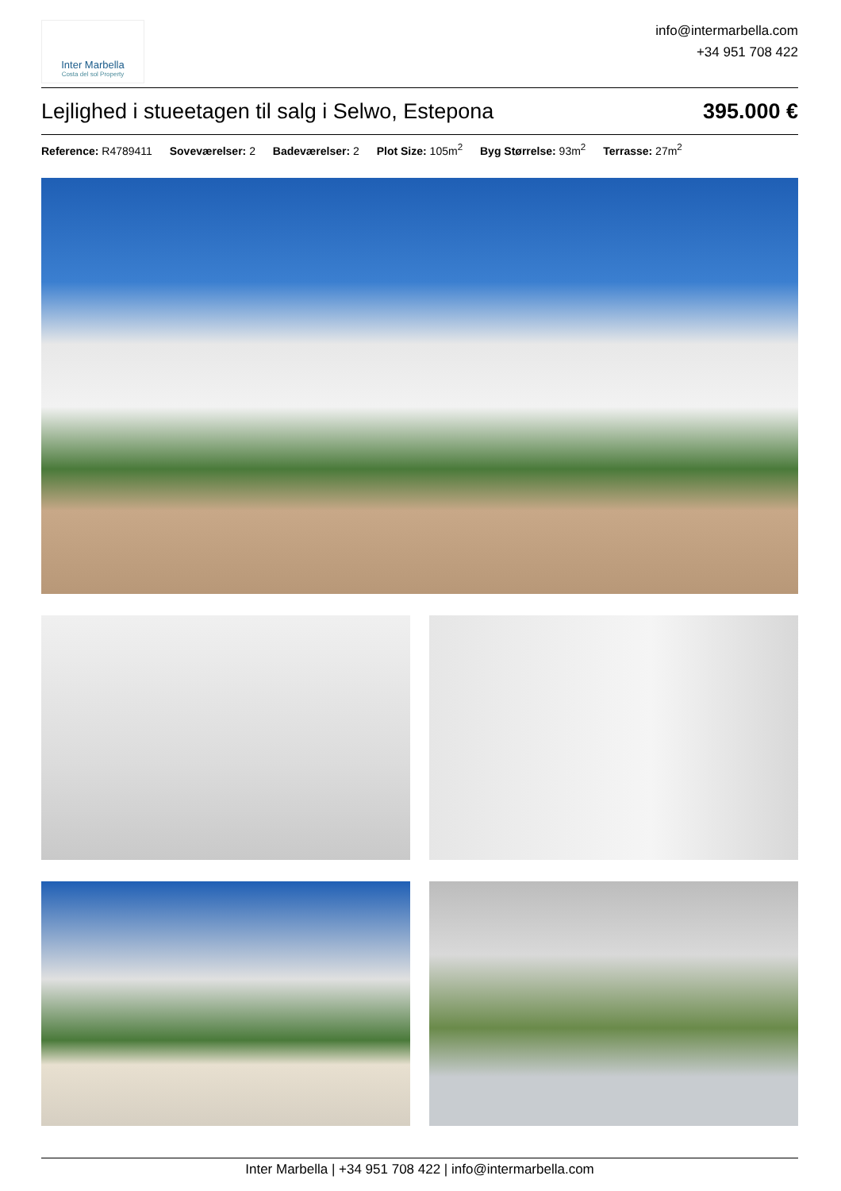Inter Marbella
Costa del sol Property
info@intermarbella.com
+34 951 708 422
Lejlighed i stueetagen til salg i Selwo, Estepona
395.000 €
Reference: R4789411 Soveværelser: 2 Badeværelser: 2 Plot Size: 105m<sup>2</sup> Byg Størrelse: 93m<sup>2</sup> Terrasse: 27m<sup>2</sup>
Inter Marbella | +34 951 708 422 | info@intermarbella.com